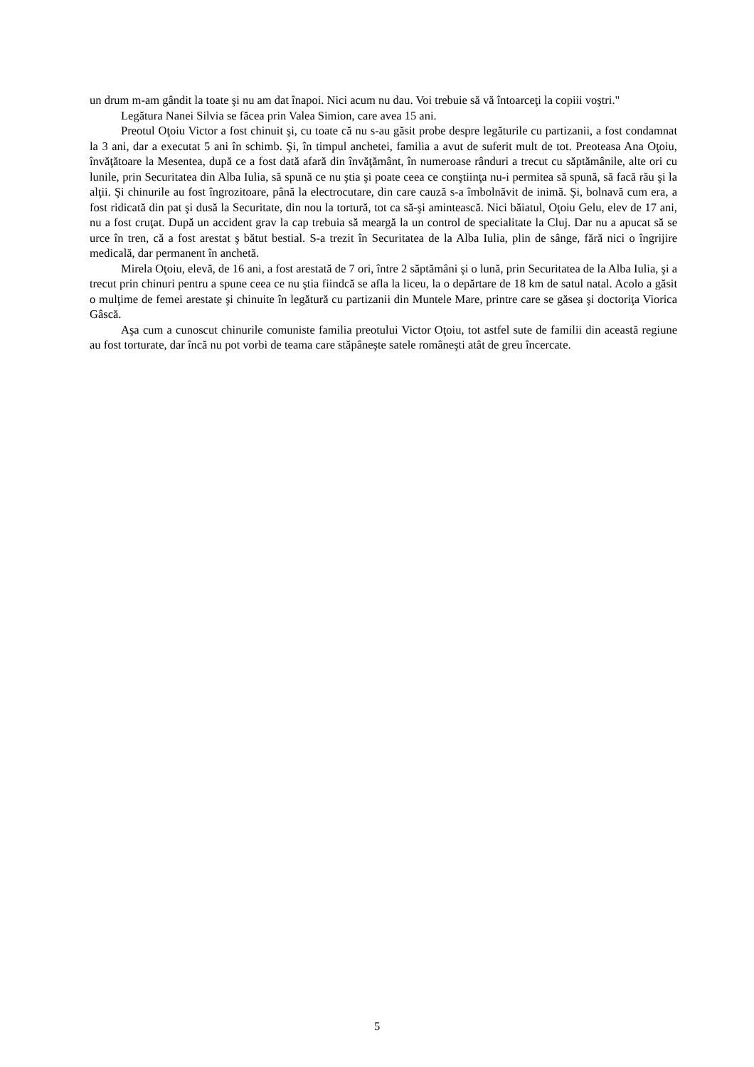un drum m-am gândit la toate şi nu am dat înapoi. Nici acum nu dau. Voi trebuie să vă întoarceţi la copiii voştri."
Legătura Nanei Silvia se făcea prin Valea Simion, care avea 15 ani.
Preotul Oţoiu Victor a fost chinuit şi, cu toate că nu s-au găsit probe despre legăturile cu partizanii, a fost condamnat la 3 ani, dar a executat 5 ani în schimb. Şi, în timpul anchetei, familia a avut de suferit mult de tot. Preoteasa Ana Oţoiu, învăţătoare la Mesentea, după ce a fost dată afară din învăţământ, în numeroase rânduri a trecut cu săptămânile, alte ori cu lunile, prin Securitatea din Alba Iulia, să spună ce nu ştia şi poate ceea ce conştiinţa nu-i permitea să spună, să facă rău şi la alţii. Şi chinurile au fost îngrozitoare, până la electrocutare, din care cauză s-a îmbolnăvit de inimă. Şi, bolnavă cum era, a fost ridicată din pat şi dusă la Securitate, din nou la tortură, tot ca să-şi amintească. Nici băiatul, Oţoiu Gelu, elev de 17 ani, nu a fost cruţat. După un accident grav la cap trebuia să meargă la un control de specialitate la Cluj. Dar nu a apucat să se urce în tren, că a fost arestat ş bătut bestial. S-a trezit în Securitatea de la Alba Iulia, plin de sânge, fără nici o îngrijire medicală, dar permanent în anchetă.
Mirela Oţoiu, elevă, de 16 ani, a fost arestată de 7 ori, între 2 săptămâni şi o lună, prin Securitatea de la Alba Iulia, şi a trecut prin chinuri pentru a spune ceea ce nu ştia fiindcă se afla la liceu, la o depărtare de 18 km de satul natal. Acolo a găsit o mulţime de femei arestate şi chinuite în legătură cu partizanii din Muntele Mare, printre care se găsea şi doctoriţa Viorica Gâscă.
Aşa cum a cunoscut chinurile comuniste familia preotului Victor Oţoiu, tot astfel sute de familii din această regiune au fost torturate, dar încă nu pot vorbi de teama care stăpâneşte satele româneşti atât de greu încercate.
5